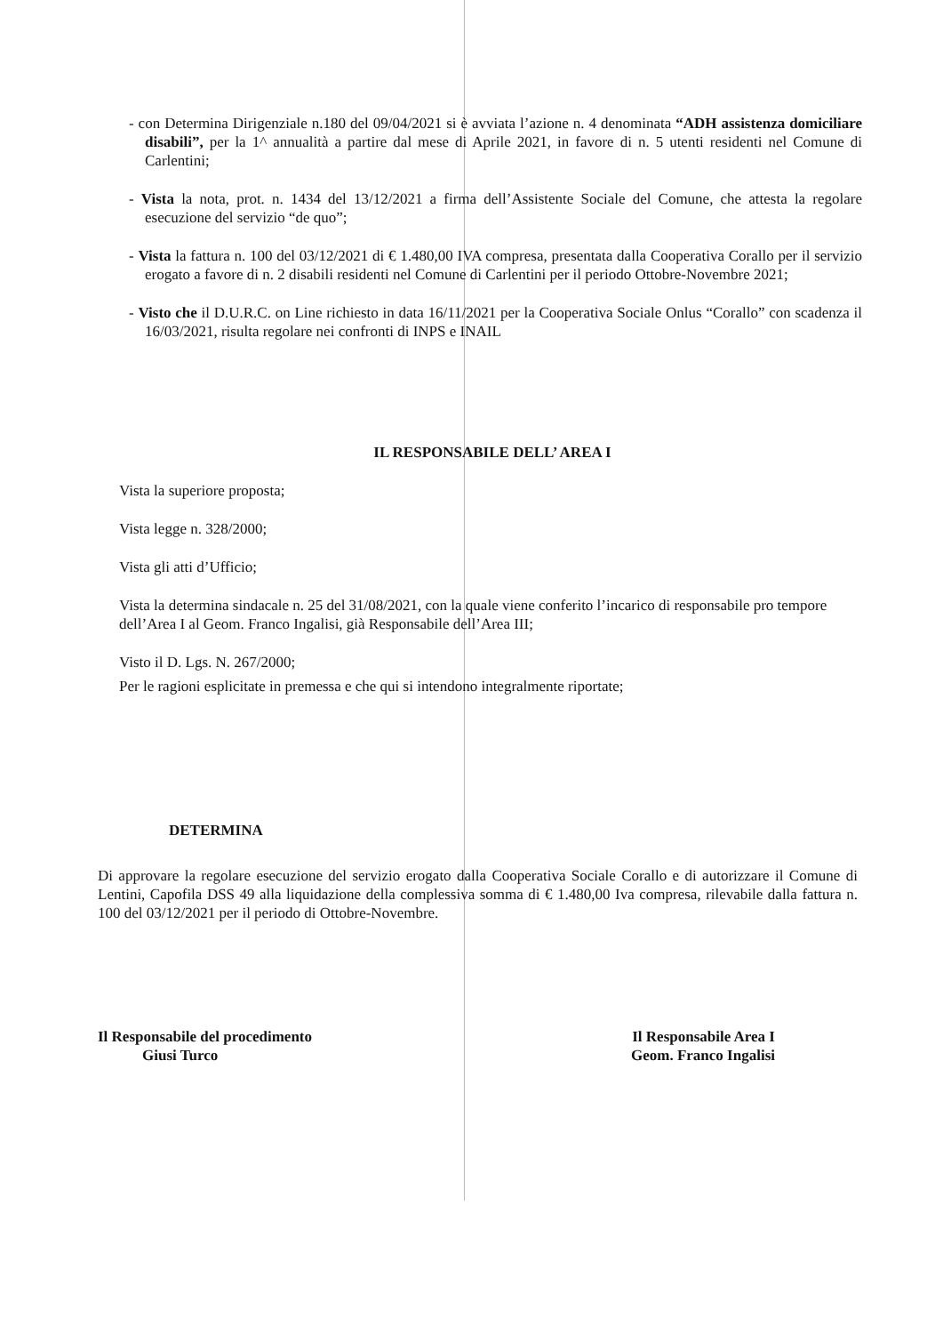- con Determina Dirigenziale n.180 del 09/04/2021 si è avviata l’azione n. 4 denominata “ADH assistenza domiciliare disabili”, per la 1^ annualità a partire dal mese di Aprile 2021, in favore di n. 5 utenti residenti nel Comune di Carlentini;
- Vista la nota, prot. n. 1434 del 13/12/2021 a firma dell’Assistente Sociale del Comune, che attesta la regolare esecuzione del servizio “de quo”;
- Vista la fattura n. 100 del 03/12/2021 di € 1.480,00 IVA compresa, presentata dalla Cooperativa Corallo per il servizio erogato a favore di n. 2 disabili residenti nel Comune di Carlentini per il periodo Ottobre-Novembre 2021;
- Visto che il D.U.R.C. on Line richiesto in data 16/11/2021 per la Cooperativa Sociale Onlus “Corallo” con scadenza il 16/03/2021, risulta regolare nei confronti di INPS e INAIL
IL RESPONSABILE DELL’ AREA I
Vista la superiore proposta;
Vista legge n. 328/2000;
Vista gli atti d’Ufficio;
Vista la determina sindacale n. 25 del 31/08/2021, con la quale viene conferito l’incarico di responsabile pro tempore dell’Area I al Geom. Franco Ingalisi, già Responsabile dell’Area III;
Visto il D. Lgs. N. 267/2000;
Per le ragioni esplicitate in premessa e che qui si intendono integralmente riportate;
DETERMINA
Di approvare la regolare esecuzione del servizio erogato dalla Cooperativa Sociale Corallo e di autorizzare il Comune di Lentini, Capofila DSS 49 alla liquidazione della complessiva somma di € 1.480,00 Iva compresa, rilevabile dalla fattura n. 100 del 03/12/2021 per il periodo di Ottobre-Novembre.
Il Responsabile del procedimento
Giusi Turco
Il Responsabile Area I
Geom. Franco Ingalisi